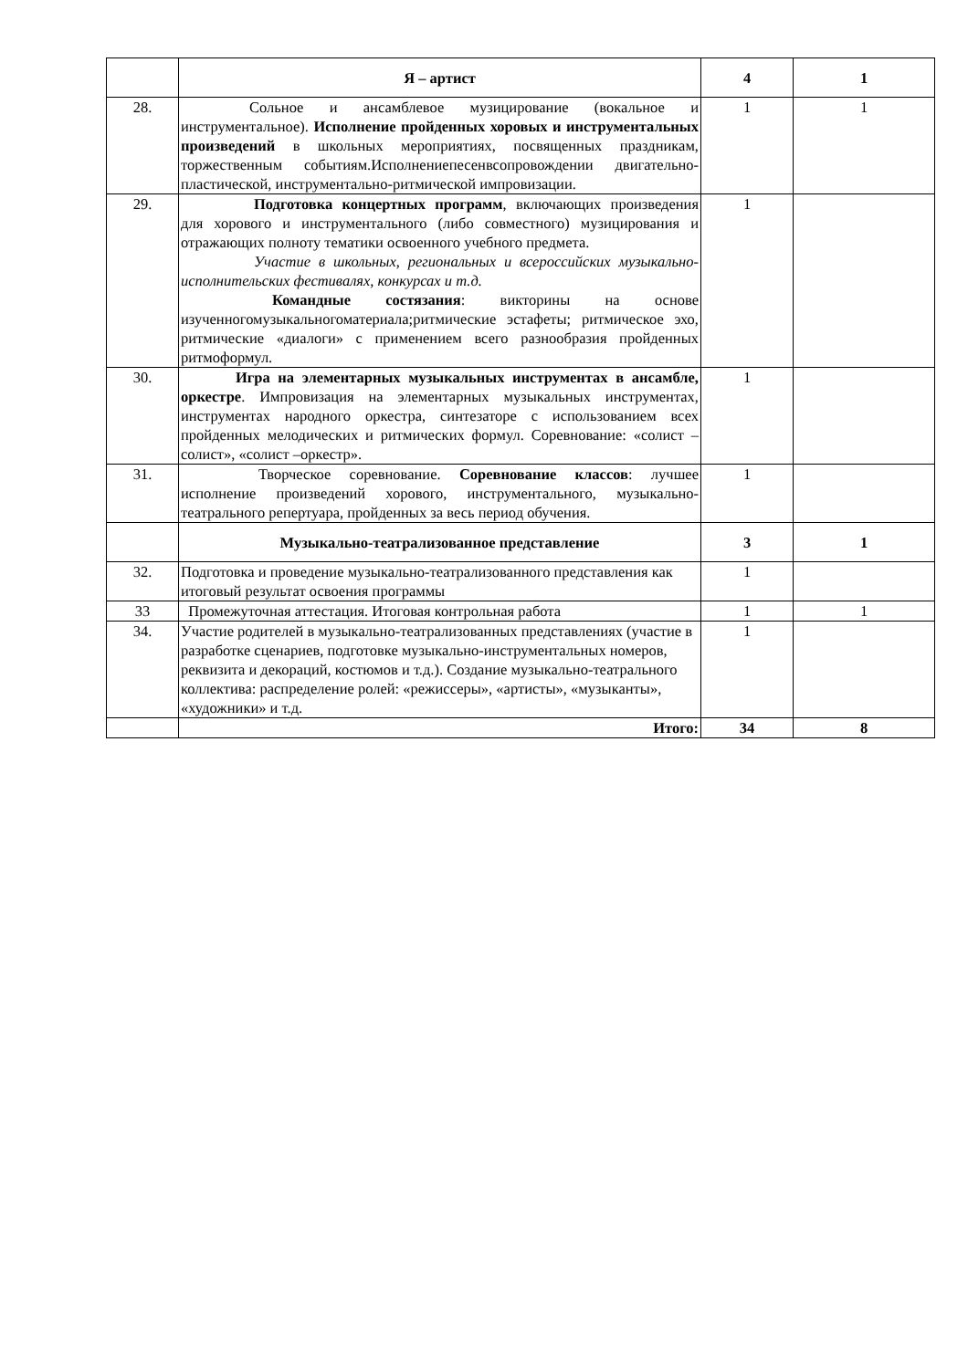| | Я – артист | 4 | 1 |
| 28. | Сольное и ансамблевое музицирование (вокальное и инструментальное). Исполнение пройденных хоровых и инструментальных произведений в школьных мероприятиях, посвященных праздникам, торжественным событиям.Исполнениепесенвсопровождении двигательно-пластической, инструментально-ритмической импровизации. | 1 | 1 |
| 29. | Подготовка концертных программ , включающих произведения для хорового и инструментального (либо совместного) музицирования и отражающих полноту тематики освоенного учебного предмета. Участие в школьных, региональных и всероссийских музыкально-исполнительских фестивалях, конкурсах и т.д. Командные состязания : викторины на основе изученногомузыкальногоматериала;ритмические эстафеты; ритмическое эхо, ритмические «диалоги» с применением всего разнообразия пройденных ритмоформул. | 1 | |
| 30. | Игра на элементарных музыкальных инструментах в ансамбле, оркестре . Импровизация на элементарных музыкальных инструментах, инструментах народного оркестра, синтезаторе с использованием всех пройденных мелодических и ритмических формул. Соревнование: «солист –солист», «солист –оркестр». | 1 | |
| 31. | Творческое соревнование. Соревнование классов : лучшее исполнение произведений хорового, инструментального, музыкально-театрального репертуара, пройденных за весь период обучения. | 1 | |
| | Музыкально-театрализованное представление | 3 | 1 |
| 32. | Подготовка и проведение музыкально-театрализованного представления как итоговый результат освоения программы | 1 | |
| 33 | Промежуточная аттестация. Итоговая контрольная работа | 1 | 1 |
| 34. | Участие родителей в музыкально-театрализованных представлениях (участие в разработке сценариев, подготовке музыкально-инструментальных номеров, реквизита и декораций, костюмов и т.д.). Создание музыкально-театрального коллектива: распределение ролей: «режиссеры», «артисты», «музыканты», «художники» и т.д. | 1 | |
| | Итого: | 34 | 8 |